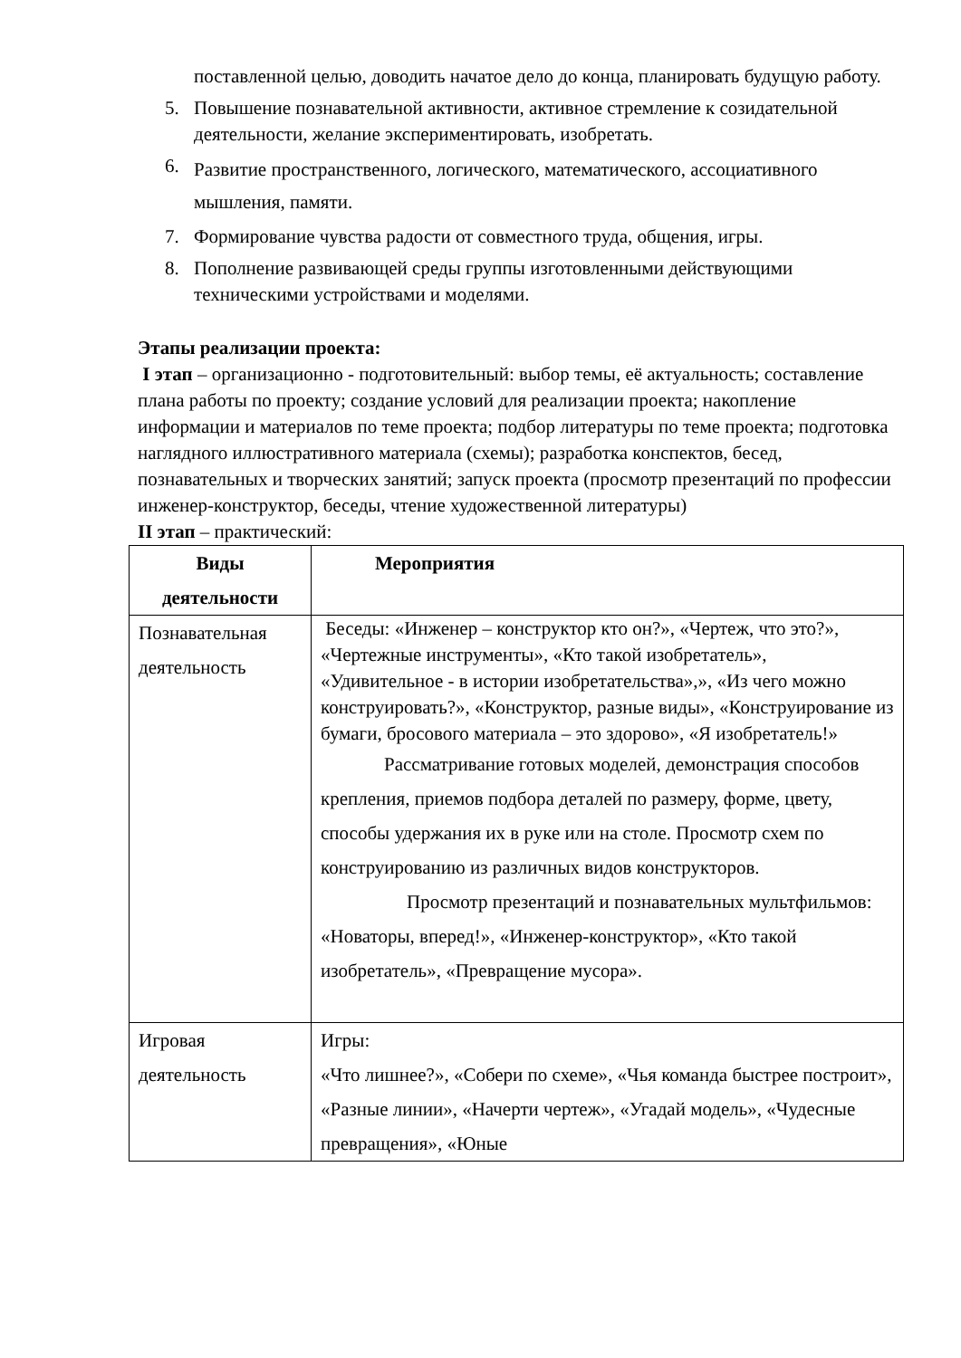поставленной целью, доводить начатое дело до конца, планировать будущую работу.
5. Повышение познавательной активности, активное стремление к созидательной деятельности, желание экспериментировать, изобретать.
6. Развитие пространственного, логического, математического, ассоциативного мышления, памяти.
7. Формирование чувства радости от совместного труда, общения, игры.
8. Пополнение развивающей среды группы изготовленными действующими техническими устройствами и моделями.
Этапы реализации проекта:
I этап – организационно - подготовительный: выбор темы, её актуальность; составление плана работы по проекту; создание условий для реализации проекта; накопление информации и материалов по теме проекта; подбор литературы по теме проекта; подготовка наглядного иллюстративного материала (схемы); разработка конспектов, бесед, познавательных и творческих занятий; запуск проекта (просмотр презентаций по профессии инженер-конструктор, беседы, чтение художественной литературы)
II этап – практический:
| Виды деятельности | Мероприятия |
| --- | --- |
| Познавательная деятельность | Беседы: «Инженер – конструктор кто он?», «Чертеж, что это?», «Чертежные инструменты», «Кто такой изобретатель», «Удивительное - в истории изобретательства»,», «Из чего можно конструировать?», «Конструктор, разные виды», «Конструирование из бумаги, бросового материала – это здорово», «Я изобретатель!» Рассматривание готовых моделей, демонстрация способов крепления, приемов подбора деталей по размеру, форме, цвету, способы удержания их в руке или на столе. Просмотр схем по конструированию из различных видов конструкторов. Просмотр презентаций и познавательных мультфильмов: «Новаторы, вперед!», «Инженер-конструктор», «Кто такой изобретатель», «Превращение мусора». |
| Игровая деятельность | Игры: «Что лишнее?», «Собери по схеме», «Чья команда быстрее построит», «Разные линии», «Начерти чертеж», «Угадай модель», «Чудесные превращения», «Юные |